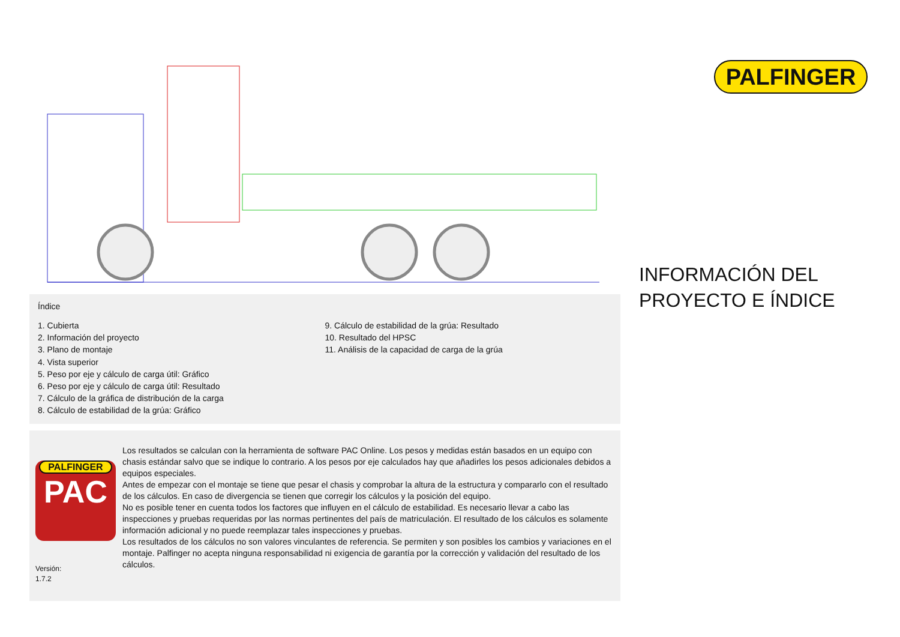Índice
1. Cubierta
2. Información del proyecto
3. Plano de montaje
4. Vista superior
5. Peso por eje y cálculo de carga útil: Gráfico
6. Peso por eje y cálculo de carga útil: Resultado
7. Cálculo de la gráfica de distribución de la carga
8. Cálculo de estabilidad de la grúa: Gráfico
9. Cálculo de estabilidad de la grúa: Resultado
10. Resultado del HPSC
11. Análisis de la capacidad de carga de la grúa
PALFINGER
PAC
Versión:
1.7.2
Los resultados se calculan con la herramienta de software PAC Online. Los pesos y medidas están basados en un equipo con chasis estándar salvo que se indique lo contrario. A los pesos por eje calculados hay que añadirles los pesos adicionales debidos a equipos especiales.
Antes de empezar con el montaje se tiene que pesar el chasis y comprobar la altura de la estructura y compararlo con el resultado de los cálculos. En caso de divergencia se tienen que corregir los cálculos y la posición del equipo.
No es posible tener en cuenta todos los factores que influyen en el cálculo de estabilidad. Es necesario llevar a cabo las inspecciones y pruebas requeridas por las normas pertinentes del país de matriculación. El resultado de los cálculos es solamente información adicional y no puede reemplazar tales inspecciones y pruebas.
Los resultados de los cálculos no son valores vinculantes de referencia. Se permiten y son posibles los cambios y variaciones en el montaje. Palfinger no acepta ninguna responsabilidad ni exigencia de garantía por la corrección y validación del resultado de los cálculos.
PALFINGER
INFORMACIÓN DEL PROYECTO E ÍNDICE